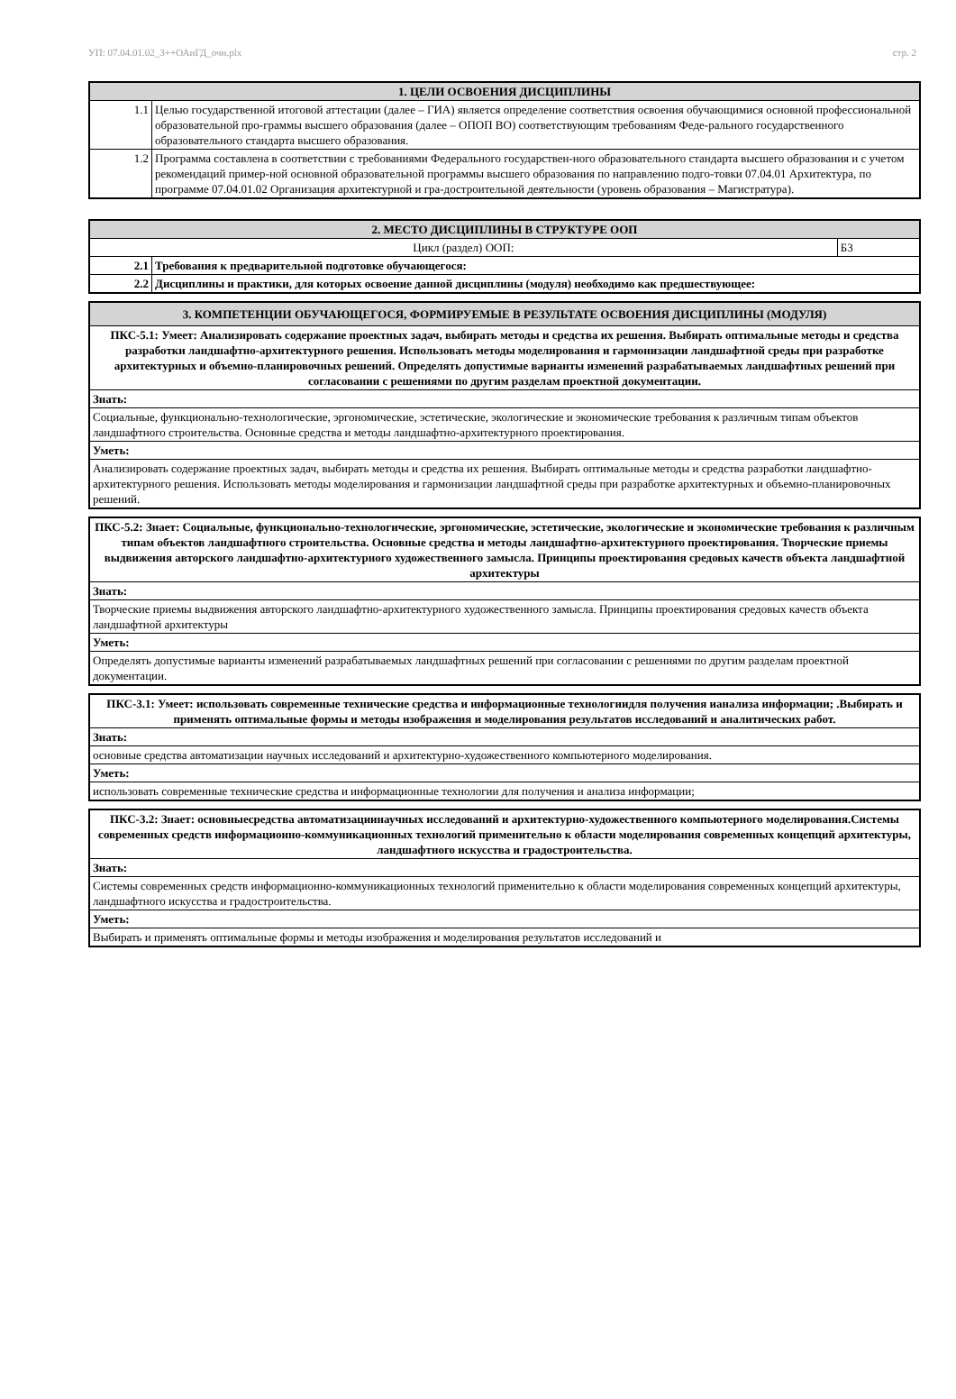УП: 07.04.01.02_3++ОАиГД_очн.plx стр. 2
| 1. ЦЕЛИ ОСВОЕНИЯ ДИСЦИПЛИНЫ | |
| --- | --- |
| 1.1 | Целью государственной итоговой аттестации (далее – ГИА) является определение соответствия освоения обучающимися основной профессиональной образовательной про-граммы высшего образования (далее – ОПОП ВО) соответствующим требованиям Феде-рального государственного образовательного стандарта высшего образования. |
| 1.2 | Программа составлена в соответствии с требованиями Федерального государствен-ного образовательного стандарта высшего образования и с учетом рекомендаций пример-ной основной образовательной программы высшего образования по направлению подго-товки 07.04.01 Архитектура, по программе 07.04.01.02 Организация архитектурной и гра-достроительной деятельности (уровень образования – Магистратура). |
| 2. МЕСТО ДИСЦИПЛИНЫ В СТРУКТУРЕ ООП | | |
| --- | --- | --- |
| Цикл (раздел) ООП: | | Б3 |
| 2.1 | Требования к предварительной подготовке обучающегося: | |
| 2.2 | Дисциплины и практики, для которых освоение данной дисциплины (модуля) необходимо как предшествующее: | |
| 3. КОМПЕТЕНЦИИ ОБУЧАЮЩЕГОСЯ, ФОРМИРУЕМЫЕ В РЕЗУЛЬТАТЕ ОСВОЕНИЯ ДИСЦИПЛИНЫ (МОДУЛЯ) |
| --- |
| ПКС-5.1: Умеет: Анализировать содержание проектных задач, выбирать методы и средства их решения. Выбирать оптимальные методы и средства разработки ландшафтно-архитектурного решения. Использовать методы моделирования и гармонизации ландшафтной среды при разработке архитектурных и объемно-планировочных решений. Определять допустимые варианты изменений разрабатываемых ландшафтных решений при согласовании с решениями по другим разделам проектной документации. |
| Знать: |
| Социальные, функционально-технологические, эргономические, эстетические, экологические и экономические требования к различным типам объектов ландшафтного строительства. Основные средства и методы ландшафтно-архитектурного проектирования. |
| Уметь: |
| Анализировать содержание проектных задач, выбирать методы и средства их решения. Выбирать оптимальные методы и средства разработки ландшафтно-архитектурного решения. Использовать методы моделирования и гармонизации ландшафтной среды при разработке архитектурных и объемно-планировочных решений. |
| ПКС-5.2: Знает: Социальные, функционально-технологические, эргономические, эстетические, экологические и экономические требования к различным типам объектов ландшафтного строительства. Основные средства и методы ландшафтно-архитектурного проектирования. Творческие приемы выдвижения авторского ландшафтно-архитектурного художественного замысла. Принципы проектирования средовых качеств объекта ландшафтной архитектуры |
| Знать: |
| Творческие приемы выдвижения авторского ландшафтно-архитектурного художественного замысла. Принципы проектирования средовых качеств объекта ландшафтной архитектуры |
| Уметь: |
| Определять допустимые варианты изменений разрабатываемых ландшафтных решений при согласовании с решениями по другим разделам проектной документации. |
| ПКС-3.1: Умеет: использовать современные технические средства и информационные технологиидля получения ианализа информации; .Выбирать и применять оптимальные формы и методы изображения и моделирования результатов исследований и аналитических работ. |
| Знать: |
| основные средства автоматизации научных исследований и архитектурно-художественного компьютерного моделирования. |
| Уметь: |
| использовать современные технические средства и информационные технологии для получения и анализа информации; |
| ПКС-3.2: Знает: основныесредства автоматизациинаучных исследований и архитектурно-художественного компьютерного моделирования.Системы современных средств информационно-коммуникационных технологий применительно к области моделирования современных концепций архитектуры, ландшафтного искусства и градостроительства. |
| Знать: |
| Системы современных средств информационно-коммуникационных технологий применительно к области моделирования современных концепций архитектуры, ландшафтного искусства и градостроительства. |
| Уметь: |
| Выбирать и применять оптимальные формы и методы изображения и моделирования результатов исследований и |